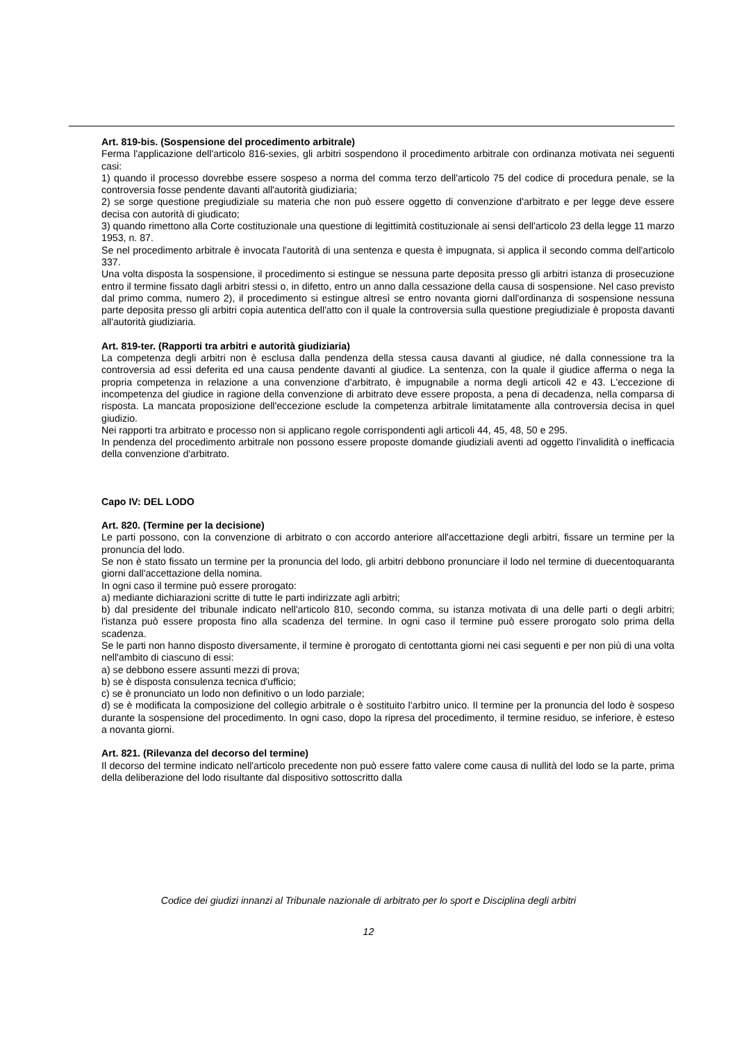Art. 819-bis. (Sospensione del procedimento arbitrale)
Ferma l'applicazione dell'articolo 816-sexies, gli arbitri sospendono il procedimento arbitrale con ordinanza motivata nei seguenti casi:
1) quando il processo dovrebbe essere sospeso a norma del comma terzo dell'articolo 75 del codice di procedura penale, se la controversia fosse pendente davanti all'autorità giudiziaria;
2) se sorge questione pregiudiziale su materia che non può essere oggetto di convenzione d'arbitrato e per legge deve essere decisa con autorità di giudicato;
3) quando rimettono alla Corte costituzionale una questione di legittimità costituzionale ai sensi dell'articolo 23 della legge 11 marzo 1953, n. 87.
Se nel procedimento arbitrale è invocata l'autorità di una sentenza e questa è impugnata, si applica il secondo comma dell'articolo 337.
Una volta disposta la sospensione, il procedimento si estingue se nessuna parte deposita presso gli arbitri istanza di prosecuzione entro il termine fissato dagli arbitri stessi o, in difetto, entro un anno dalla cessazione della causa di sospensione. Nel caso previsto dal primo comma, numero 2), il procedimento si estingue altresì se entro novanta giorni dall'ordinanza di sospensione nessuna parte deposita presso gli arbitri copia autentica dell'atto con il quale la controversia sulla questione pregiudiziale è proposta davanti all'autorità giudiziaria.
Art. 819-ter. (Rapporti tra arbitri e autorità giudiziaria)
La competenza degli arbitri non è esclusa dalla pendenza della stessa causa davanti al giudice, né dalla connessione tra la controversia ad essi deferita ed una causa pendente davanti al giudice. La sentenza, con la quale il giudice afferma o nega la propria competenza in relazione a una convenzione d'arbitrato, è impugnabile a norma degli articoli 42 e 43. L'eccezione di incompetenza del giudice in ragione della convenzione di arbitrato deve essere proposta, a pena di decadenza, nella comparsa di risposta. La mancata proposizione dell'eccezione esclude la competenza arbitrale limitatamente alla controversia decisa in quel giudizio.
Nei rapporti tra arbitrato e processo non si applicano regole corrispondenti agli articoli 44, 45, 48, 50 e 295.
In pendenza del procedimento arbitrale non possono essere proposte domande giudiziali aventi ad oggetto l'invalidità o inefficacia della convenzione d'arbitrato.
Capo IV: DEL LODO
Art. 820. (Termine per la decisione)
Le parti possono, con la convenzione di arbitrato o con accordo anteriore all'accettazione degli arbitri, fissare un termine per la pronuncia del lodo.
Se non è stato fissato un termine per la pronuncia del lodo, gli arbitri debbono pronunciare il lodo nel termine di duecentoquaranta giorni dall'accettazione della nomina.
In ogni caso il termine può essere prorogato:
a) mediante dichiarazioni scritte di tutte le parti indirizzate agli arbitri;
b) dal presidente del tribunale indicato nell'articolo 810, secondo comma, su istanza motivata di una delle parti o degli arbitri; l'istanza può essere proposta fino alla scadenza del termine. In ogni caso il termine può essere prorogato solo prima della scadenza.
Se le parti non hanno disposto diversamente, il termine è prorogato di centottanta giorni nei casi seguenti e per non più di una volta nell'ambito di ciascuno di essi:
a) se debbono essere assunti mezzi di prova;
b) se è disposta consulenza tecnica d'ufficio;
c) se è pronunciato un lodo non definitivo o un lodo parziale;
d) se è modificata la composizione del collegio arbitrale o è sostituito l'arbitro unico. Il termine per la pronuncia del lodo è sospeso durante la sospensione del procedimento. In ogni caso, dopo la ripresa del procedimento, il termine residuo, se inferiore, è esteso a novanta giorni.
Art. 821. (Rilevanza del decorso del termine)
Il decorso del termine indicato nell'articolo precedente non può essere fatto valere come causa di nullità del lodo se la parte, prima della deliberazione del lodo risultante dal dispositivo sottoscritto dalla
Codice dei giudizi innanzi al Tribunale nazionale di arbitrato per lo sport e Disciplina degli arbitri
12